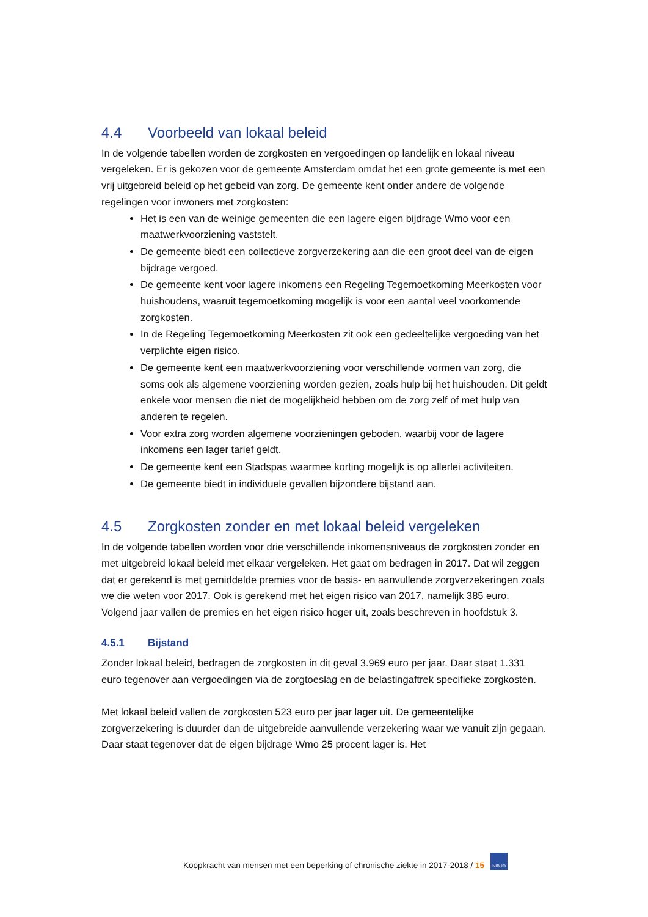4.4 Voorbeeld van lokaal beleid
In de volgende tabellen worden de zorgkosten en vergoedingen op landelijk en lokaal niveau vergeleken. Er is gekozen voor de gemeente Amsterdam omdat het een grote gemeente is met een vrij uitgebreid beleid op het gebeid van zorg. De gemeente kent onder andere de volgende regelingen voor inwoners met zorgkosten:
Het is een van de weinige gemeenten die een lagere eigen bijdrage Wmo voor een maatwerkvoorziening vaststelt.
De gemeente biedt een collectieve zorgverzekering aan die een groot deel van de eigen bijdrage vergoed.
De gemeente kent voor lagere inkomens een Regeling Tegemoetkoming Meerkosten voor huishoudens, waaruit tegemoetkoming mogelijk is voor een aantal veel voorkomende zorgkosten.
In de Regeling Tegemoetkoming Meerkosten zit ook een gedeeltelijke vergoeding van het verplichte eigen risico.
De gemeente kent een maatwerkvoorziening voor verschillende vormen van zorg, die soms ook als algemene voorziening worden gezien, zoals hulp bij het huishouden. Dit geldt enkele voor mensen die niet de mogelijkheid hebben om de zorg zelf of met hulp van anderen te regelen.
Voor extra zorg worden algemene voorzieningen geboden, waarbij voor de lagere inkomens een lager tarief geldt.
De gemeente kent een Stadspas waarmee korting mogelijk is op allerlei activiteiten.
De gemeente biedt in individuele gevallen bijzondere bijstand aan.
4.5 Zorgkosten zonder en met lokaal beleid vergeleken
In de volgende tabellen worden voor drie verschillende inkomensniveaus de zorgkosten zonder en met uitgebreid lokaal beleid met elkaar vergeleken. Het gaat om bedragen in 2017. Dat wil zeggen dat er gerekend is met gemiddelde premies voor de basis- en aanvullende zorgverzekeringen zoals we die weten voor 2017. Ook is gerekend met het eigen risico van 2017, namelijk 385 euro. Volgend jaar vallen de premies en het eigen risico hoger uit, zoals beschreven in hoofdstuk 3.
4.5.1 Bijstand
Zonder lokaal beleid, bedragen de zorgkosten in dit geval 3.969 euro per jaar. Daar staat 1.331 euro tegenover aan vergoedingen via de zorgtoeslag en de belastingaftrek specifieke zorgkosten.
Met lokaal beleid vallen de zorgkosten 523 euro per jaar lager uit. De gemeentelijke zorgverzekering is duurder dan de uitgebreide aanvullende verzekering waar we vanuit zijn gegaan. Daar staat tegenover dat de eigen bijdrage Wmo 25 procent lager is. Het
Koopkracht van mensen met een beperking of chronische ziekte in 2017-2018 / 15 NIBUD